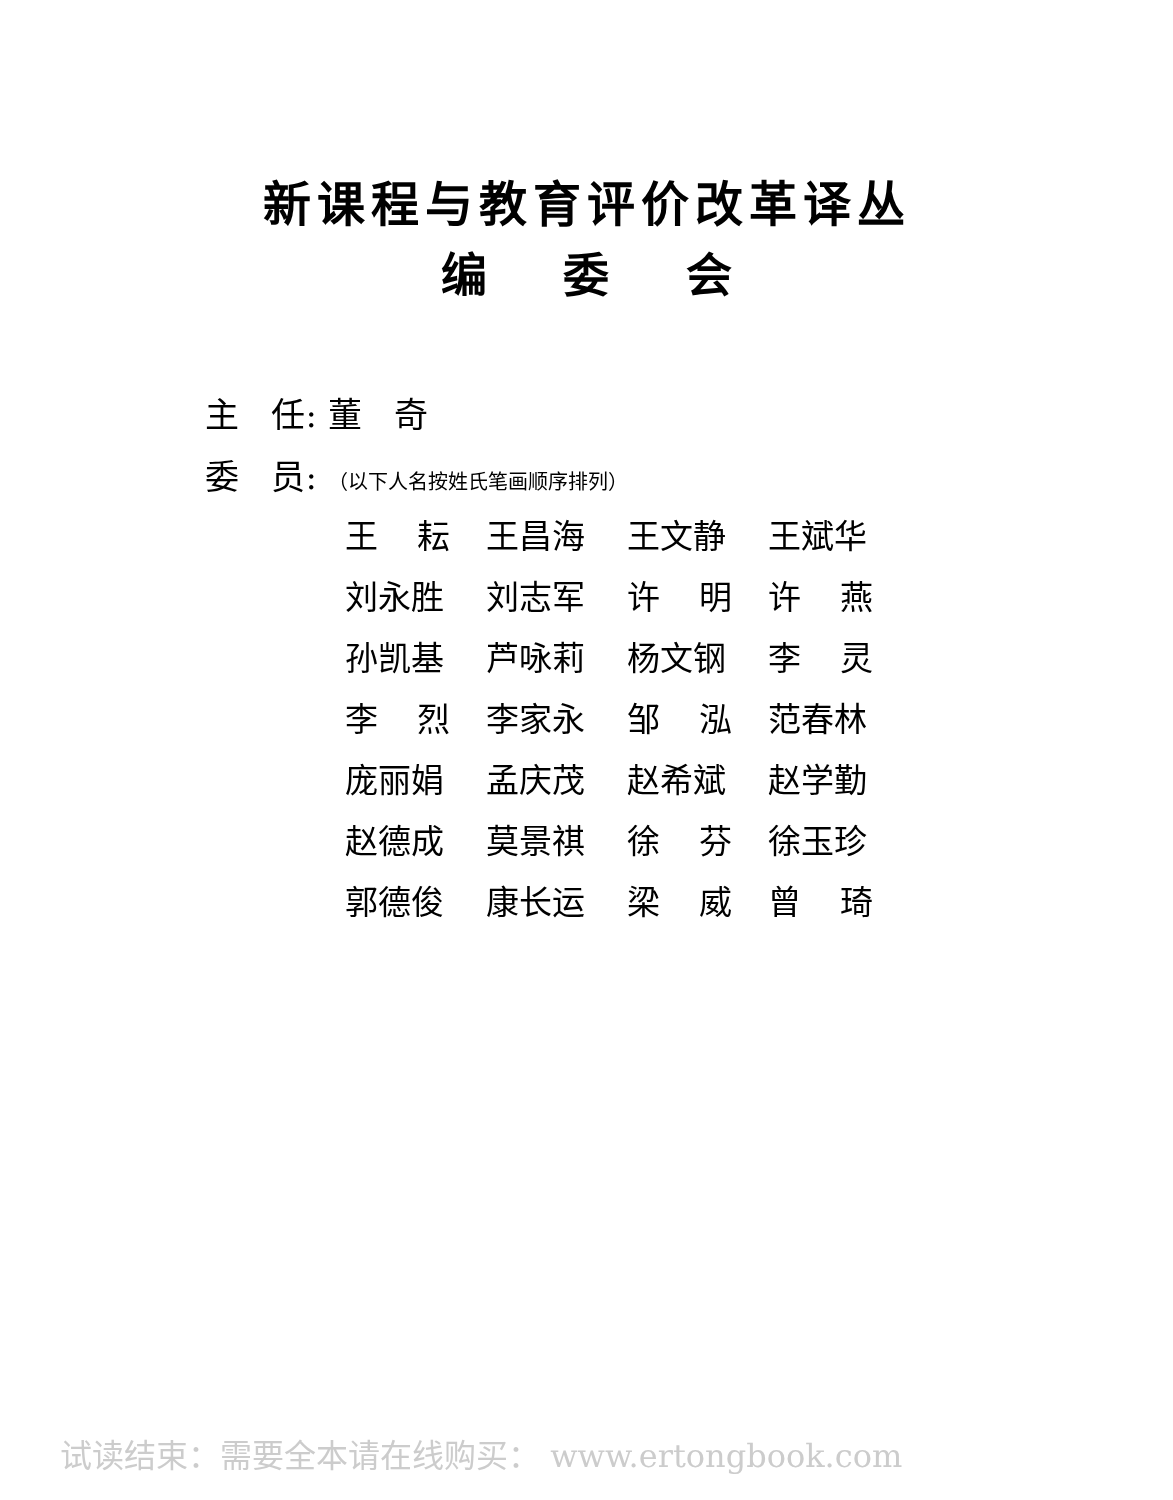新课程与教育评价改革译丛
编 委 会
主 任: 董 奇
委 员: （以下人名按姓氏笔画顺序排列）
王 耘 王昌海 王文静 王斌华
刘永胜 刘志军 许 明 许 燕
孙凯基 芦咏莉 杨文钢 李 灵
李 烈 李家永 邹 泓 范春林
庞丽娟 孟庆茂 赵希斌 赵学勤
赵德成 莫景祺 徐 芬 徐玉珍
郭德俊 康长运 梁 威 曾 琦
试读结束：需要全本请在线购买： www.ertongbook.com